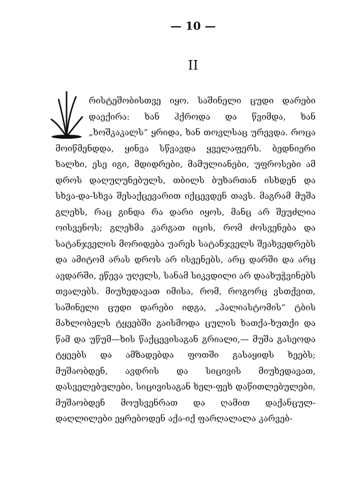— 10 —
II
რისტეშობისთვე იყო. საშინელი ცუდი დარები დაექირა: ხან ჰქროდა და წვიმდა, ხან „ხოშკაკალს“ ყრიდა, ხან თოვლსაც ურევდა. როცა მოიწმენდდა, ყინვა სწვავდა ყველაფერს. ბედნიერი ხალხი, ესე იგი, მდიდრები, მამულიანები, უფროსები ამ დროს დაღუღუნებულს, თბილს ბუხართან ისხდენ და სხვა-და-სხვა შესაქცევარით იქცევდენ თავს. მაგრამ მუშა გლეხს, რაც გინდა რა დარი იყოს, მანც არ შეუძლია ოისვენოს; გლეხმა კარგათ იცის, რომ ძოსვენება და სატანჯველის მორიდება უარეს სატანჯველს შეახვედრებს და ამიტომ არას დროს არ ისვენებს, არც დარში და არც ავდარში, ეწევა უღელს, სანამ სიკვდილი არ დაახუჭვინებს თვალებს. მიუხედავათ იმისა, რომ, როგორც ვსთქვით, საშინელი ცუდი დარები იდგა, „პალიასტომის“ ტბის მახლობელს ტყეებში გაისმოდა ცულის ხათქა-ხუთქი და წამ და უწუმ—ხის წაქცევისაგან გრიალი,— მუშა გასეოდა ტყეებს და ამზადებდა ფოთში გასაყიდს ხეებს; მუშაობდენ, ავდრის და სიცივის მიუხედავათ, დასველებულები, სიცივისაგან ხელ-ფეხ დაწითლებულები, მუშაობდენ მოუსვენრათ და ღამით დაქანცულ-დაღლილები ეყრებოდენ აქა-იქ ფარღალალა კარვებ-